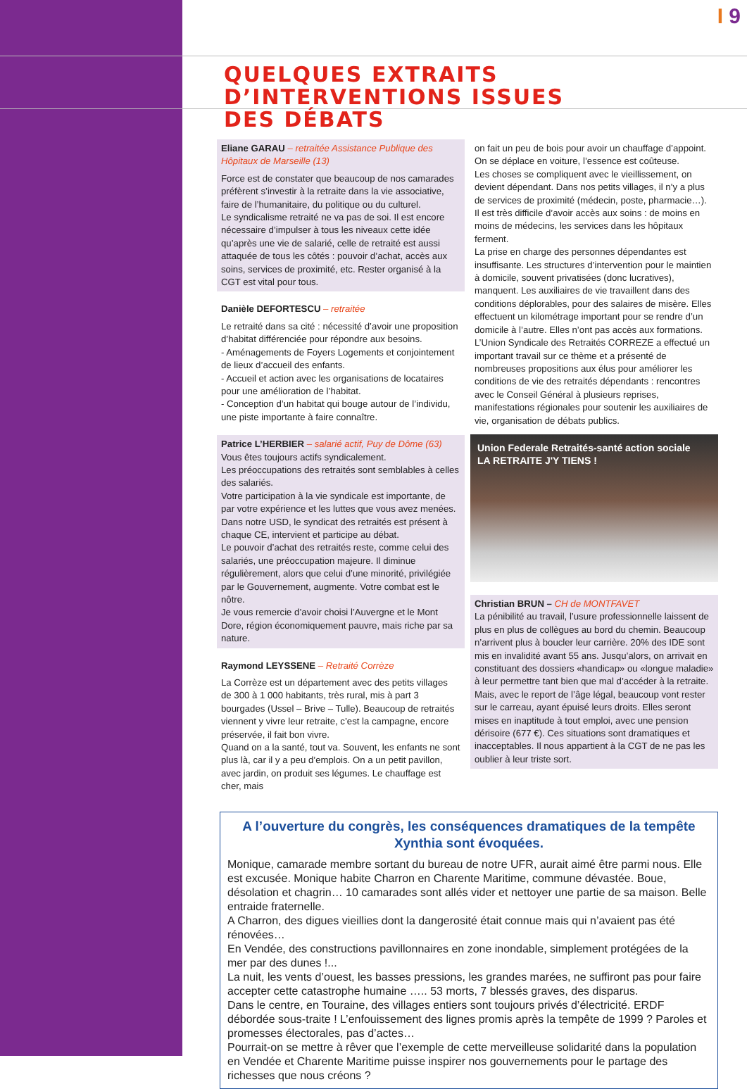I 9
QUELQUES EXTRAITS
D’INTERVENTIONS ISSUES
DES DÉBATS
Eliane GARAU – retraitée Assistance Publique des Hôpitaux de Marseille (13)
Force est de constater que beaucoup de nos camarades préfèrent s’investir à la retraite dans la vie associative, faire de l’humanitaire, du politique ou du culturel.
Le syndicalisme retraité ne va pas de soi. Il est encore nécessaire d’impulser à tous les niveaux cette idée qu’après une vie de salarié, celle de retraité est aussi attaquée de tous les côtés : pouvoir d’achat, accès aux soins, services de proximité, etc. Rester organisé à la CGT est vital pour tous.
Danièle DEFORTESCU – retraitée
Le retraité dans sa cité : nécessité d’avoir une proposition d’habitat différenciée pour répondre aux besoins.
- Aménagements de Foyers Logements et conjointement de lieux d’accueil des enfants.
- Accueil et action avec les organisations de locataires pour une amélioration de l’habitat.
- Conception d’un habitat qui bouge autour de l’individu, une piste importante à faire connaître.
Patrice L’HERBIER – salarié actif, Puy de Dôme (63)
Vous êtes toujours actifs syndicalement.
Les préoccupations des retraités sont semblables à celles des salariés.
Votre participation à la vie syndicale est importante, de par votre expérience et les luttes que vous avez menées.
Dans notre USD, le syndicat des retraités est présent à chaque CE, intervient et participe au débat.
Le pouvoir d’achat des retraités reste, comme celui des salariés, une préoccupation majeure. Il diminue régulièrement, alors que celui d’une minorité, privilégiée par le Gouvernement, augmente. Votre combat est le nôtre.
Je vous remercie d’avoir choisi l’Auvergne et le Mont Dore, région économiquement pauvre, mais riche par sa nature.
Raymond LEYSSENE – Retraité Corrèze
La Corrèze est un département avec des petits villages de 300 à 1 000 habitants, très rural, mis à part 3 bourgades (Ussel – Brive – Tulle). Beaucoup de retraités viennent y vivre leur retraite, c’est la campagne, encore préservée, il fait bon vivre.
Quand on a la santé, tout va. Souvent, les enfants ne sont plus là, car il y a peu d’emplois. On a un petit pavillon, avec jardin, on produit ses légumes. Le chauffage est cher, mais
on fait un peu de bois pour avoir un chauffage d’appoint. On se déplace en voiture, l’essence est coûteuse.
Les choses se compliquent avec le vieillissement, on devient dépendant. Dans nos petits villages, il n’y a plus de services de proximité (médecin, poste, pharmacie…). Il est très difficile d’avoir accès aux soins : de moins en moins de médecins, les services dans les hôpitaux ferment.
La prise en charge des personnes dépendantes est insuffisante. Les structures d’intervention pour le maintien à domicile, souvent privatisées (donc lucratives), manquent. Les auxiliaires de vie travaillent dans des conditions déplorables, pour des salaires de misère. Elles effectuent un kilométrage important pour se rendre d’un domicile à l’autre. Elles n’ont pas accès aux formations.
L’Union Syndicale des Retraités CORREZE a effectué un important travail sur ce thème et a présenté de nombreuses propositions aux élus pour améliorer les conditions de vie des retraités dépendants : rencontres avec le Conseil Général à plusieurs reprises, manifestations régionales pour soutenir les auxiliaires de vie, organisation de débats publics.
Union Federale Retraités-santé action sociale
LA RETRAITE J'Y TIENS !
Christian BRUN – CH de MONTFAVET
La pénibilité au travail, l’usure professionnelle laissent de plus en plus de collègues au bord du chemin. Beaucoup n’arrivent plus à boucler leur carrière. 20% des IDE sont mis en invalidité avant 55 ans. Jusqu’alors, on arrivait en constituant des dossiers «handicap» ou «longue maladie» à leur permettre tant bien que mal d’accéder à la retraite. Mais, avec le report de l’âge légal, beaucoup vont rester sur le carreau, ayant épuisé leurs droits. Elles seront mises en inaptitude à tout emploi, avec une pension dérisoire (677 €). Ces situations sont dramatiques et inacceptables. Il nous appartient à la CGT de ne pas les oublier à leur triste sort.
A l’ouverture du congrès, les conséquences dramatiques de la tempête Xynthia sont évoquées.
Monique, camarade membre sortant du bureau de notre UFR, aurait aimé être parmi nous. Elle est excusée. Monique habite Charron en Charente Maritime, commune dévastée. Boue, désolation et chagrin… 10 camarades sont allés vider et nettoyer une partie de sa maison. Belle entraide fraternelle.
A Charron, des digues vieillies dont la dangerosité était connue mais qui n’avaient pas été rénovées…
En Vendée, des constructions pavillonnaires en zone inondable, simplement protégées de la mer par des dunes !...
La nuit, les vents d’ouest, les basses pressions, les grandes marées, ne suffiront pas pour faire accepter cette catastrophe humaine ….. 53 morts, 7 blessés graves, des disparus.
Dans le centre, en Touraine, des villages entiers sont toujours privés d’électricité. ERDF débordée sous-traite ! L’enfouissement des lignes promis après la tempête de 1999 ? Paroles et promesses électorales, pas d’actes…
Pourrait-on se mettre à rêver que l’exemple de cette merveilleuse solidarité dans la population en Vendée et Charente Maritime puisse inspirer nos gouvernements pour le partage des richesses que nous créons ?